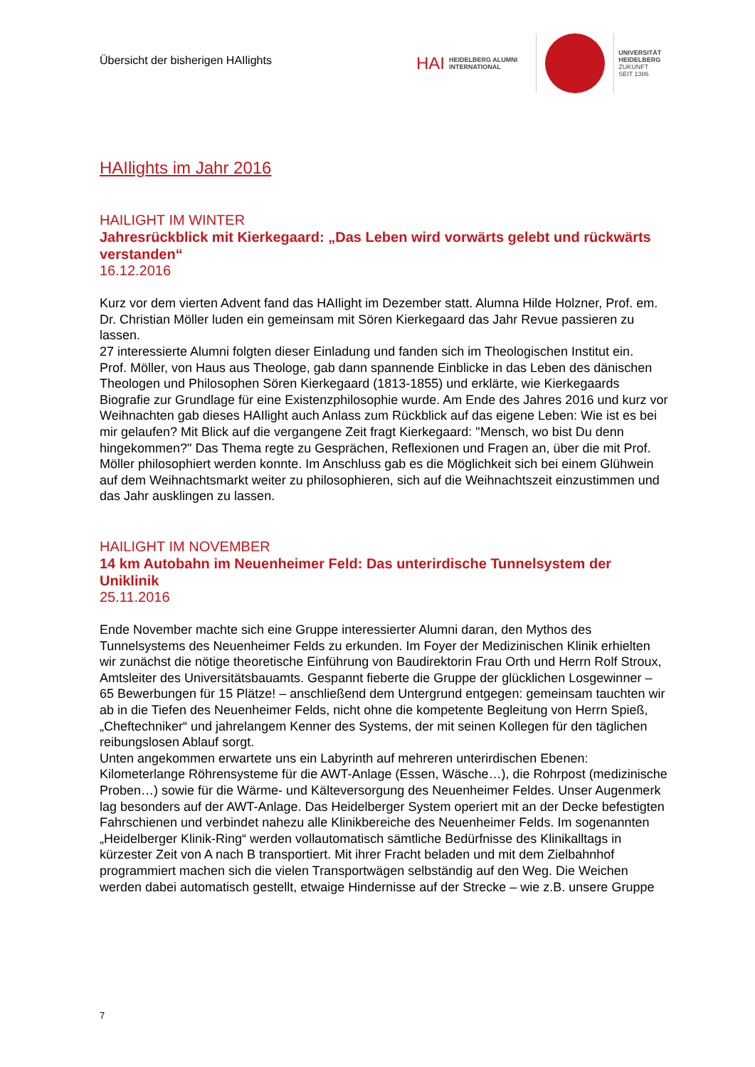Übersicht der bisherigen HAIlights
HAI
HEIDELBERG ALUMNI
INTERNATIONAL
UNIVERSITÄT
HEIDELBERG
ZUKUNFT
SEIT 1386
HAIlights im Jahr 2016
HAILIGHT IM WINTER
Jahresrückblick mit Kierkegaard: „Das Leben wird vorwärts gelebt und rückwärts verstanden“
16.12.2016
Kurz vor dem vierten Advent fand das HAIlight im Dezember statt. Alumna Hilde Holzner, Prof. em. Dr. Christian Möller luden ein gemeinsam mit Sören Kierkegaard das Jahr Revue passieren zu lassen.
27 interessierte Alumni folgten dieser Einladung und fanden sich im Theologischen Institut ein.
Prof. Möller, von Haus aus Theologe, gab dann spannende Einblicke in das Leben des dänischen Theologen und Philosophen Sören Kierkegaard (1813-1855) und erklärte, wie Kierkegaards Biografie zur Grundlage für eine Existenzphilosophie wurde. Am Ende des Jahres 2016 und kurz vor Weihnachten gab dieses HAIlight auch Anlass zum Rückblick auf das eigene Leben: Wie ist es bei mir gelaufen? Mit Blick auf die vergangene Zeit fragt Kierkegaard: "Mensch, wo bist Du denn hingekommen?" Das Thema regte zu Gesprächen, Reflexionen und Fragen an, über die mit Prof. Möller philosophiert werden konnte. Im Anschluss gab es die Möglichkeit sich bei einem Glühwein auf dem Weihnachtsmarkt weiter zu philosophieren, sich auf die Weihnachtszeit einzustimmen und das Jahr ausklingen zu lassen.
HAILIGHT IM NOVEMBER
14 km Autobahn im Neuenheimer Feld: Das unterirdische Tunnelsystem der Uniklinik
25.11.2016
Ende November machte sich eine Gruppe interessierter Alumni daran, den Mythos des Tunnelsystems des Neuenheimer Felds zu erkunden. Im Foyer der Medizinischen Klinik erhielten wir zunächst die nötige theoretische Einführung von Baudirektorin Frau Orth und Herrn Rolf Stroux, Amtsleiter des Universitätsbauamts. Gespannt fieberte die Gruppe der glücklichen Losgewinner – 65 Bewerbungen für 15 Plätze! – anschließend dem Untergrund entgegen: gemeinsam tauchten wir ab in die Tiefen des Neuenheimer Felds, nicht ohne die kompetente Begleitung von Herrn Spieß, „Cheftechniker“ und jahrelangem Kenner des Systems, der mit seinen Kollegen für den täglichen reibungslosen Ablauf sorgt.
Unten angekommen erwartete uns ein Labyrinth auf mehreren unterirdischen Ebenen: Kilometerlange Röhrensysteme für die AWT-Anlage (Essen, Wäsche…), die Rohrpost (medizinische Proben…) sowie für die Wärme- und Kälteversorgung des Neuenheimer Feldes. Unser Augenmerk lag besonders auf der AWT-Anlage. Das Heidelberger System operiert mit an der Decke befestigten Fahrschienen und verbindet nahezu alle Klinikbereiche des Neuenheimer Felds. Im sogenannten „Heidelberger Klinik-Ring“ werden vollautomatisch sämtliche Bedürfnisse des Klinikalltags in kürzester Zeit von A nach B transportiert. Mit ihrer Fracht beladen und mit dem Zielbahnhof programmiert machen sich die vielen Transportwägen selbständig auf den Weg. Die Weichen werden dabei automatisch gestellt, etwaige Hindernisse auf der Strecke – wie z.B. unsere Gruppe
7